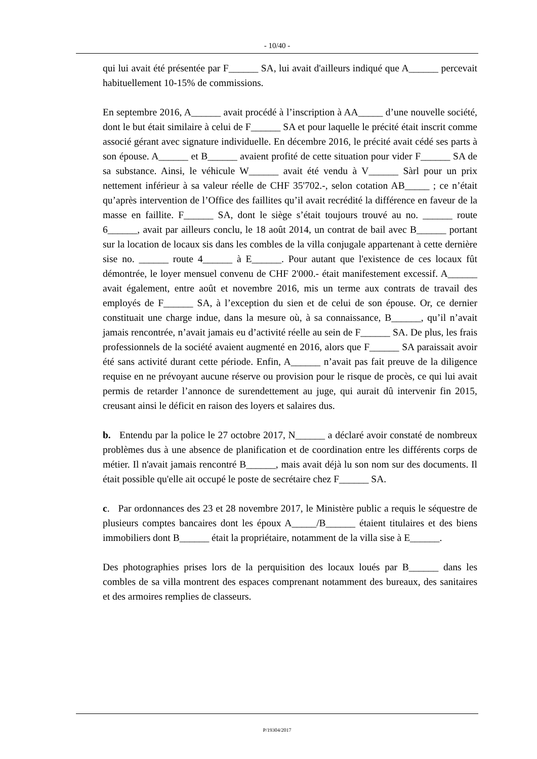- 10/40 -
qui lui avait été présentée par F______ SA, lui avait d'ailleurs indiqué que A______ percevait habituellement 10-15% de commissions.
En septembre 2016, A______ avait procédé à l’inscription à AA_____ d’une nouvelle société, dont le but était similaire à celui de F______ SA et pour laquelle le précité était inscrit comme associé gérant avec signature individuelle. En décembre 2016, le précité avait cédé ses parts à son épouse. A______ et B______ avaient profité de cette situation pour vider F______ SA de sa substance. Ainsi, le véhicule W______ avait été vendu à V______ Sàrl pour un prix nettement inférieur à sa valeur réelle de CHF 35'702.-, selon cotation AB_____ ; ce n’était qu’après intervention de l’Office des faillites qu’il avait recrédité la différence en faveur de la masse en faillite. F______ SA, dont le siège s’était toujours trouvé au no. ______ route 6______, avait par ailleurs conclu, le 18 août 2014, un contrat de bail avec B______ portant sur la location de locaux sis dans les combles de la villa conjugale appartenant à cette dernière sise no. ______ route 4______ à E______. Pour autant que l'existence de ces locaux fût démontrée, le loyer mensuel convenu de CHF 2'000.- était manifestement excessif. A______ avait également, entre août et novembre 2016, mis un terme aux contrats de travail des employés de F______ SA, à l’exception du sien et de celui de son épouse. Or, ce dernier constituait une charge indue, dans la mesure où, à sa connaissance, B______, qu’il n’avait jamais rencontrée, n’avait jamais eu d’activité réelle au sein de F______ SA. De plus, les frais professionnels de la société avaient augmenté en 2016, alors que F______ SA paraissait avoir été sans activité durant cette période. Enfin, A______ n’avait pas fait preuve de la diligence requise en ne prévoyant aucune réserve ou provision pour le risque de procès, ce qui lui avait permis de retarder l’annonce de surendettement au juge, qui aurait dû intervenir fin 2015, creusant ainsi le déficit en raison des loyers et salaires dus.
b. Entendu par la police le 27 octobre 2017, N______ a déclaré avoir constaté de nombreux problèmes dus à une absence de planification et de coordination entre les différents corps de métier. Il n'avait jamais rencontré B______, mais avait déjà lu son nom sur des documents. Il était possible qu'elle ait occupé le poste de secrétaire chez F______ SA.
c. Par ordonnances des 23 et 28 novembre 2017, le Ministère public a requis le séquestre de plusieurs comptes bancaires dont les époux A_____/B______ étaient titulaires et des biens immobiliers dont B______ était la propriétaire, notamment de la villa sise à E______.
Des photographies prises lors de la perquisition des locaux loués par B______ dans les combles de sa villa montrent des espaces comprenant notamment des bureaux, des sanitaires et des armoires remplies de classeurs.
P/19304/2017